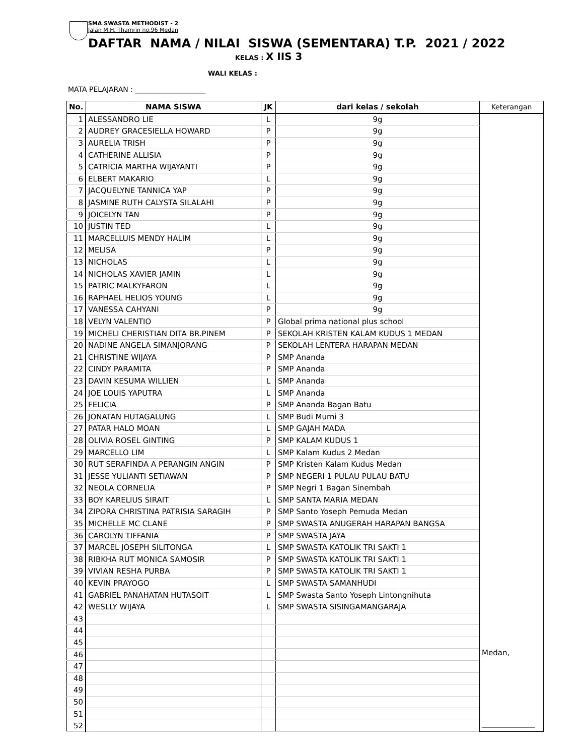SMA SWASTA METHODIST - 2
Jalan M.H. Thamrin no.96 Medan
DAFTAR NAMA / NILAI SISWA (SEMENTARA) T.P. 2021 / 2022
KELAS : X IIS 3
WALI KELAS :
MATA PELAJARAN : ____________________
| No. | NAMA SISWA | JK | dari kelas / sekolah | Keterangan |
| --- | --- | --- | --- | --- |
| 1 | ALESSANDRO LIE | L | 9g | Medan, ______________ |
| 2 | AUDREY GRACESIELLA HOWARD | P | 9g | |
| 3 | AURELIA TRISH | P | 9g | |
| 4 | CATHERINE ALLISIA | P | 9g | |
| 5 | CATRICIA MARTHA WIJAYANTI | P | 9g | |
| 6 | ELBERT MAKARIO | L | 9g | |
| 7 | JACQUELYNE TANNICA YAP | P | 9g | |
| 8 | JASMINE RUTH CALYSTA SILALAHI | P | 9g | |
| 9 | JOICELYN TAN | P | 9g | |
| 10 | JUSTIN TED | L | 9g | |
| 11 | MARCELLUIS MENDY HALIM | L | 9g | |
| 12 | MELISA | P | 9g | |
| 13 | NICHOLAS | L | 9g | |
| 14 | NICHOLAS XAVIER JAMIN | L | 9g | |
| 15 | PATRIC MALKYFARON | L | 9g | |
| 16 | RAPHAEL HELIOS YOUNG | L | 9g | |
| 17 | VANESSA CAHYANI | P | 9g | |
| 18 | VELYN VALENTIO | P | Global prima national plus school | |
| 19 | MICHELI CHERISTIAN DITA BR.PINEM | P | SEKOLAH KRISTEN KALAM KUDUS 1 MEDAN | |
| 20 | NADINE ANGELA SIMANJORANG | P | SEKOLAH LENTERA HARAPAN MEDAN | |
| 21 | CHRISTINE WIJAYA | P | SMP Ananda | |
| 22 | CINDY PARAMITA | P | SMP Ananda | |
| 23 | DAVIN KESUMA WILLIEN | L | SMP Ananda | |
| 24 | JOE LOUIS YAPUTRA | L | SMP Ananda | |
| 25 | FELICIA | P | SMP Ananda Bagan Batu | |
| 26 | JONATAN HUTAGALUNG | L | SMP Budi Murni 3 | |
| 27 | PATAR HALO MOAN | L | SMP GAJAH MADA | |
| 28 | OLIVIA ROSEL GINTING | P | SMP KALAM KUDUS 1 | |
| 29 | MARCELLO LIM | L | SMP Kalam Kudus 2 Medan | |
| 30 | RUT SERAFINDA A PERANGIN ANGIN | P | SMP Kristen Kalam Kudus Medan | |
| 31 | JESSE YULIANTI SETIAWAN | P | SMP NEGERI 1 PULAU PULAU BATU | |
| 32 | NEOLA CORNELIA | P | SMP Negri 1 Bagan Sinembah | |
| 33 | BOY KARELIUS SIRAIT | L | SMP SANTA MARIA MEDAN | |
| 34 | ZIPORA CHRISTINA PATRISIA SARAGIH | P | SMP Santo Yoseph Pemuda Medan | |
| 35 | MICHELLE MC CLANE | P | SMP SWASTA ANUGERAH HARAPAN BANGSA | |
| 36 | CAROLYN TIFFANIA | P | SMP SWASTA JAYA | |
| 37 | MARCEL JOSEPH SILITONGA | L | SMP SWASTA KATOLIK TRI SAKTI 1 | |
| 38 | RIBKHA RUT MONICA SAMOSIR | P | SMP SWASTA KATOLIK TRI SAKTI 1 | |
| 39 | VIVIAN RESHA PURBA | P | SMP SWASTA KATOLIK TRI SAKTI 1 | |
| 40 | KEVIN PRAYOGO | L | SMP SWASTA SAMANHUDI | |
| 41 | GABRIEL PANAHATAN HUTASOIT | L | SMP Swasta Santo Yoseph Lintongnihuta | |
| 42 | WESLLY WIJAYA | L | SMP SWASTA SISINGAMANGARAJA | |
| 43 | | | | |
| 44 | | | | |
| 45 | | | | |
| 46 | | | | |
| 47 | | | | |
| 48 | | | | |
| 49 | | | | |
| 50 | | | | |
| 51 | | | | |
| 52 | | | | |